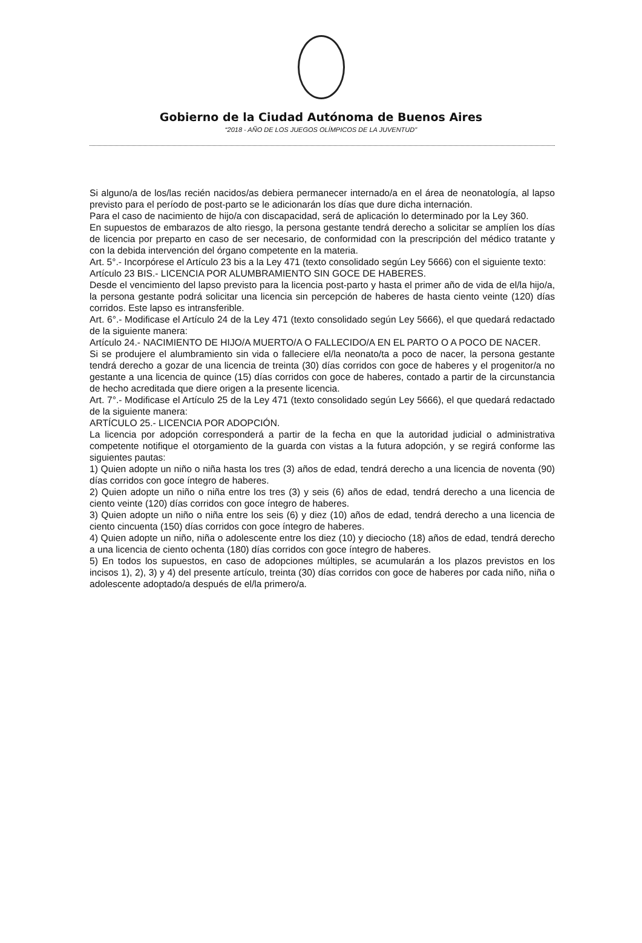Gobierno de la Ciudad Autónoma de Buenos Aires
“2018 - AÑO DE LOS JUEGOS OLÍMPICOS DE LA JUVENTUD"
Si alguno/a de los/las recién nacidos/as debiera permanecer internado/a en el área de neonatología, al lapso previsto para el período de post-parto se le adicionarán los días que dure dicha internación.
Para el caso de nacimiento de hijo/a con discapacidad, será de aplicación lo determinado por la Ley 360.
En supuestos de embarazos de alto riesgo, la persona gestante tendrá derecho a solicitar se amplíen los días de licencia por preparto en caso de ser necesario, de conformidad con la prescripción del médico tratante y con la debida intervención del órgano competente en la materia.
Art. 5°.- Incorpórese el Artículo 23 bis a la Ley 471 (texto consolidado según Ley 5666) con el siguiente texto:
Artículo 23 BIS.- LICENCIA POR ALUMBRAMIENTO SIN GOCE DE HABERES.
Desde el vencimiento del lapso previsto para la licencia post-parto y hasta el primer año de vida de el/la hijo/a, la persona gestante podrá solicitar una licencia sin percepción de haberes de hasta ciento veinte (120) días corridos. Este lapso es intransferible.
Art. 6°.- Modificase el Artículo 24 de la Ley 471 (texto consolidado según Ley 5666), el que quedará redactado de la siguiente manera:
Artículo 24.- NACIMIENTO DE HIJO/A MUERTO/A O FALLECIDO/A EN EL PARTO O A POCO DE NACER.
Si se produjere el alumbramiento sin vida o falleciere el/la neonato/ta a poco de nacer, la persona gestante tendrá derecho a gozar de una licencia de treinta (30) días corridos con goce de haberes y el progenitor/a no gestante a una licencia de quince (15) días corridos con goce de haberes, contado a partir de la circunstancia de hecho acreditada que diere origen a la presente licencia.
Art. 7°.- Modificase el Artículo 25 de la Ley 471 (texto consolidado según Ley 5666), el que quedará redactado de la siguiente manera:
ARTÍCULO 25.- LICENCIA POR ADOPCIÓN.
La licencia por adopción corresponderá a partir de la fecha en que la autoridad judicial o administrativa competente notifique el otorgamiento de la guarda con vistas a la futura adopción, y se regirá conforme las siguientes pautas:
1) Quien adopte un niño o niña hasta los tres (3) años de edad, tendrá derecho a una licencia de noventa (90) días corridos con goce íntegro de haberes.
2) Quien adopte un niño o niña entre los tres (3) y seis (6) años de edad, tendrá derecho a una licencia de ciento veinte (120) días corridos con goce íntegro de haberes.
3) Quien adopte un niño o niña entre los seis (6) y diez (10) años de edad, tendrá derecho a una licencia de ciento cincuenta (150) días corridos con goce íntegro de haberes.
4) Quien adopte un niño, niña o adolescente entre los diez (10) y dieciocho (18) años de edad, tendrá derecho a una licencia de ciento ochenta (180) días corridos con goce íntegro de haberes.
5) En todos los supuestos, en caso de adopciones múltiples, se acumularán a los plazos previstos en los incisos 1), 2), 3) y 4) del presente artículo, treinta (30) días corridos con goce de haberes por cada niño, niña o adolescente adoptado/a después de el/la primero/a.